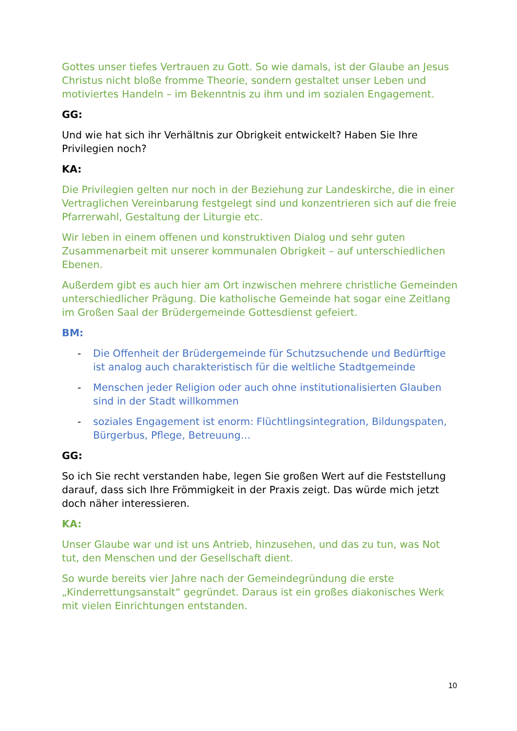Gottes unser tiefes Vertrauen zu Gott. So wie damals, ist der Glaube an Jesus Christus nicht bloße fromme Theorie, sondern gestaltet unser Leben und motiviertes Handeln – im Bekenntnis zu ihm und im sozialen Engagement.
GG:
Und wie hat sich ihr Verhältnis zur Obrigkeit entwickelt? Haben Sie Ihre Privilegien noch?
KA:
Die Privilegien gelten nur noch in der Beziehung zur Landeskirche, die in einer Vertraglichen Vereinbarung festgelegt sind und konzentrieren sich auf die freie Pfarrerwahl, Gestaltung der Liturgie etc.
Wir leben in einem offenen und konstruktiven Dialog und sehr guten Zusammenarbeit mit unserer kommunalen Obrigkeit – auf unterschiedlichen Ebenen.
Außerdem gibt es auch hier am Ort inzwischen mehrere christliche Gemeinden unterschiedlicher Prägung. Die katholische Gemeinde hat sogar eine Zeitlang im Großen Saal der Brüdergemeinde Gottesdienst gefeiert.
BM:
- Die Offenheit der Brüdergemeinde für Schutzsuchende und Bedürftige ist analog auch charakteristisch für die weltliche Stadtgemeinde
- Menschen jeder Religion oder auch ohne institutionalisierten Glauben sind in der Stadt willkommen
- soziales Engagement ist enorm: Flüchtlingsintegration, Bildungspaten, Bürgerbus, Pflege, Betreuung…
GG:
So ich Sie recht verstanden habe, legen Sie großen Wert auf die Feststellung darauf, dass sich Ihre Frömmigkeit in der Praxis zeigt. Das würde mich jetzt doch näher interessieren.
KA:
Unser Glaube war und ist uns Antrieb, hinzusehen, und das zu tun, was Not tut, den Menschen und der Gesellschaft dient.
So wurde bereits vier Jahre nach der Gemeindegründung die erste „Kinderrettungsanstalt“ gegründet. Daraus ist ein großes diakonisches Werk mit vielen Einrichtungen entstanden.
10